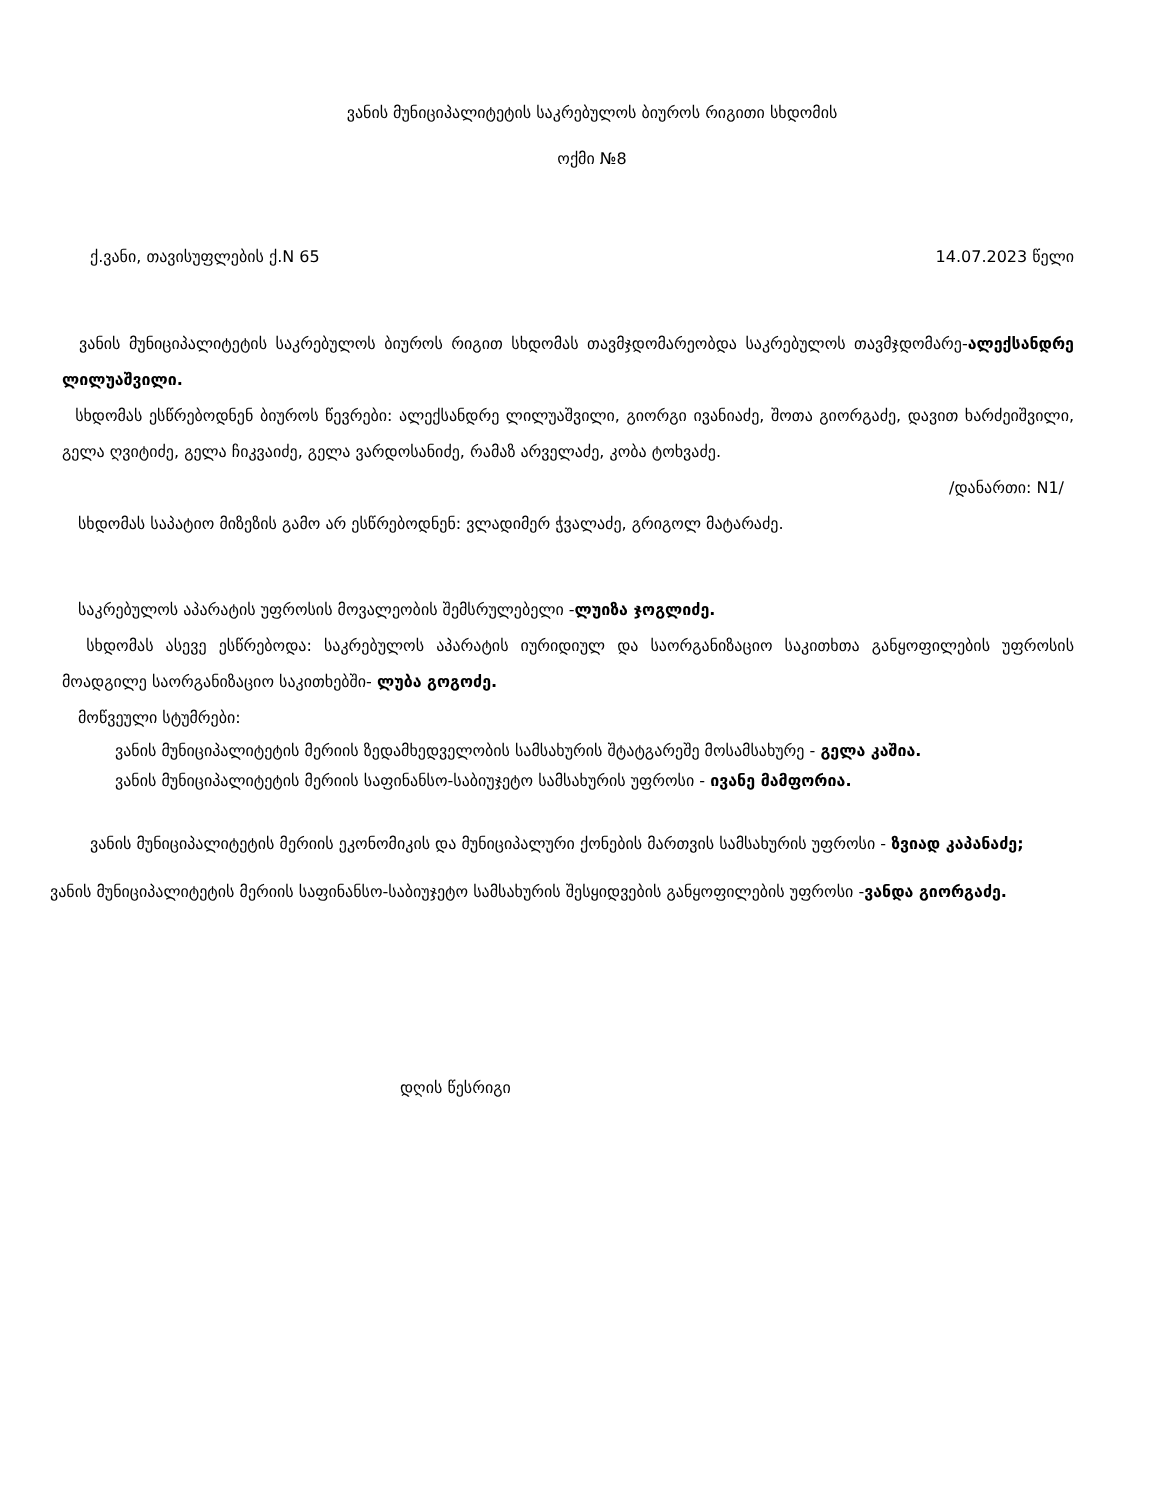ვანის მუნიციპალიტეტის საკრებულოს ბიუროს რიგითი სხდომის
ოქმი №8
ქ.ვანი, თავისუფლების ქ.N 65 14.07.2023 წელი
ვანის მუნიციპალიტეტის საკრებულოს ბიუროს რიგით სხდომას თავმჯდომარეობდა საკრებულოს თავმჯდომარე-ალექსანდრე ლილუაშვილი.
სხდომას ესწრებოდნენ ბიუროს წევრები: ალექსანდრე ლილუაშვილი, გიორგი ივანიაძე, შოთა გიორგაძე, დავით ხარძეიშვილი, გელა ღვიტიძე, გელა ჩიკვაიძე, გელა ვარდოსანიძე, რამაზ არველაძე, კობა ტოხვაძე.
/დანართი: N1/
სხდომას საპატიო მიზეზის გამო არ ესწრებოდნენ: ვლადიმერ ჭვალაძე, გრიგოლ მატარაძე.
საკრებულოს აპარატის უფროსის მოვალეობის შემსრულებელი -ლუიზა ჯოგლიძე.
სხდომას ასევე ესწრებოდა: საკრებულოს აპარატის იურიდიულ და საორგანიზაციო საკითხთა განყოფილების უფროსის მოადგილე საორგანიზაციო საკითხებში- ლუბა გოგოძე.
მოწვეული სტუმრები:
ვანის მუნიციპალიტეტის მერიის ზედამხედველობის სამსახურის შტატგარეშე მოსამსახურე - გელა კაშია.
ვანის მუნიციპალიტეტის მერიის საფინანსო-საბიუჯეტო სამსახურის უფროსი - ივანე მამფორია.
ვანის მუნიციპალიტეტის მერიის ეკონომიკის და მუნიციპალური ქონების მართვის სამსახურის უფროსი - ზვიად კაპანაძე;
ვანის მუნიციპალიტეტის მერიის საფინანსო-საბიუჯეტო სამსახურის შესყიდვების განყოფილების უფროსი -ვანდა გიორგაძე.
დღის წესრიგი